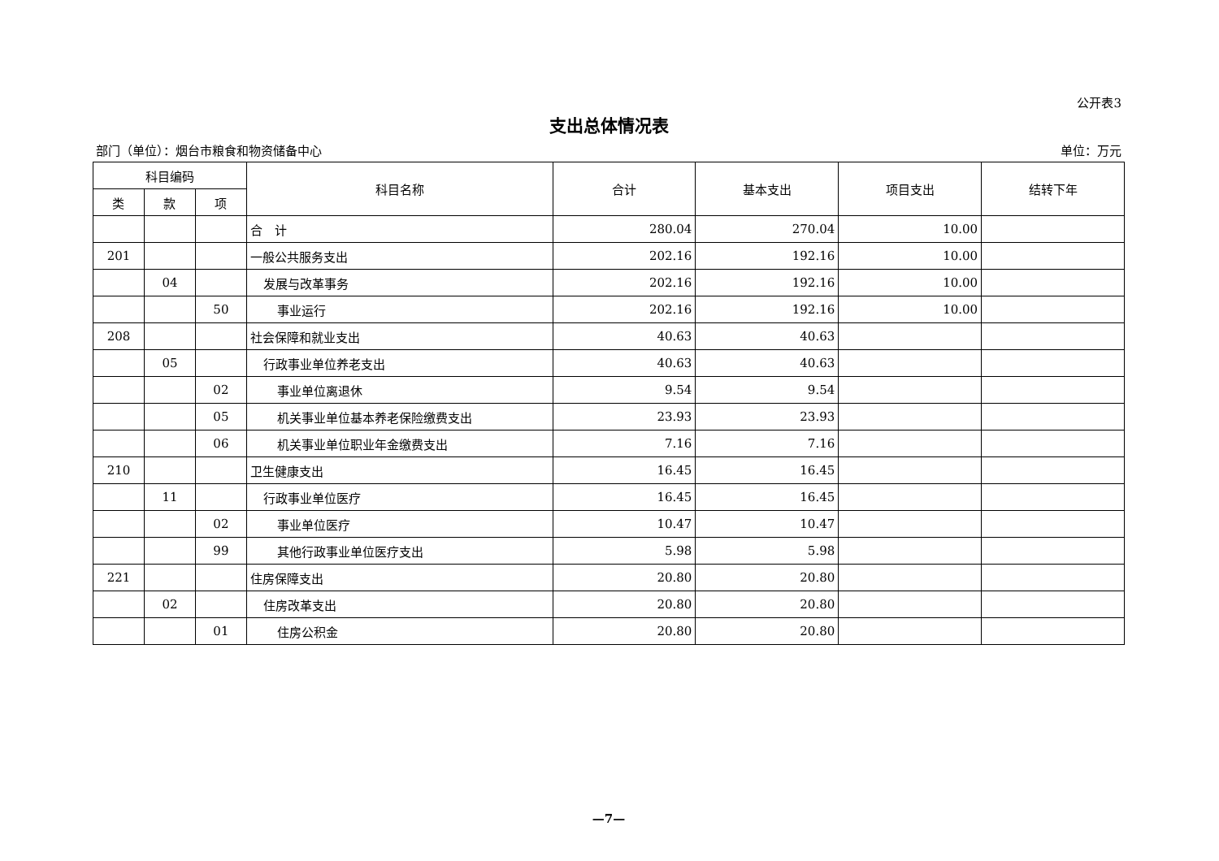公开表3
支出总体情况表
部门（单位）：烟台市粮食和物资储备中心 单位：万元
| 科目编码 | | | 科目名称 | 合计 | 基本支出 | 项目支出 | 结转下年 |
| --- | --- | --- | --- | --- | --- | --- | --- |
| 类 | 款 | 项 | | | | | |
| | | | 合 计 | 280.04 | 270.04 | 10.00 | |
| 201 | | | 一般公共服务支出 | 202.16 | 192.16 | 10.00 | |
| | 04 | | 发展与改革事务 | 202.16 | 192.16 | 10.00 | |
| | | 50 | 事业运行 | 202.16 | 192.16 | 10.00 | |
| 208 | | | 社会保障和就业支出 | 40.63 | 40.63 | | |
| | 05 | | 行政事业单位养老支出 | 40.63 | 40.63 | | |
| | | 02 | 事业单位离退休 | 9.54 | 9.54 | | |
| | | 05 | 机关事业单位基本养老保险缴费支出 | 23.93 | 23.93 | | |
| | | 06 | 机关事业单位职业年金缴费支出 | 7.16 | 7.16 | | |
| 210 | | | 卫生健康支出 | 16.45 | 16.45 | | |
| | 11 | | 行政事业单位医疗 | 16.45 | 16.45 | | |
| | | 02 | 事业单位医疗 | 10.47 | 10.47 | | |
| | | 99 | 其他行政事业单位医疗支出 | 5.98 | 5.98 | | |
| 221 | | | 住房保障支出 | 20.80 | 20.80 | | |
| | 02 | | 住房改革支出 | 20.80 | 20.80 | | |
| | | 01 | 住房公积金 | 20.80 | 20.80 | | |
—7—